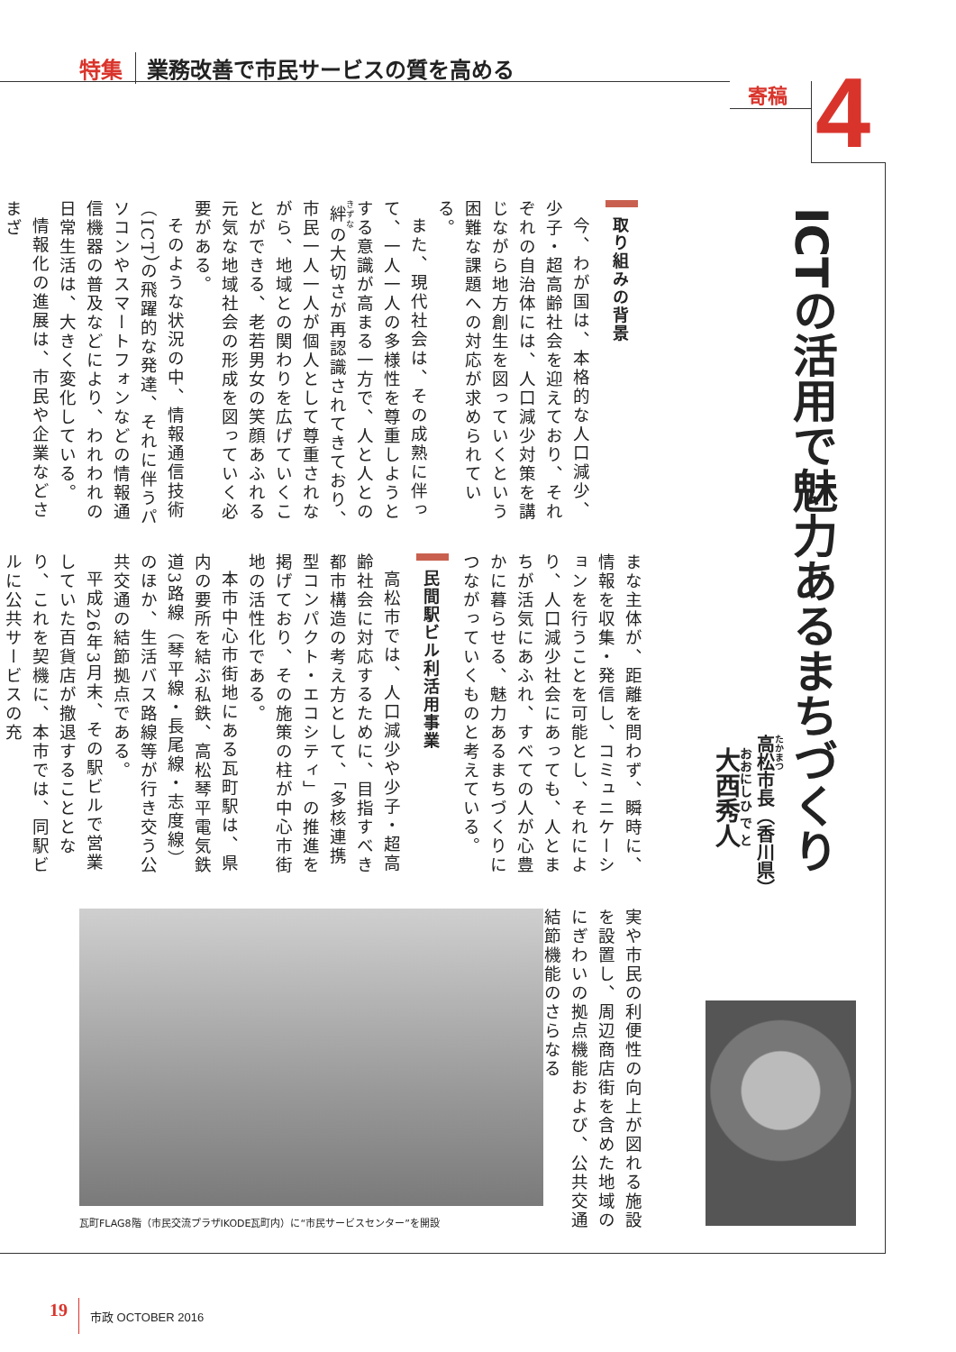特集 業務改善で市民サービスの質を高める
寄稿 4
ICTの活用で魅力あるまちづくり
高松市長（香川県）
大西秀人
取り組みの背景
今、わが国は、本格的な人口減少、少子・超高齢社会を迎えており、それぞれの自治体には、人口減少対策を講じながら地方創生を図っていくという困難な課題への対応が求められている。
また、現代社会は、その成熟に伴って、一人一人の多様性を尊重しようとする意識が高まる一方で、人と人との絆の大切さが再認識されてきており、市民一人一人が個人として尊重されながら、地域との関わりを広げていくことができる、老若男女の笑顔あふれる元気な地域社会の形成を図っていく必要がある。
そのような状況の中、情報通信技術（ICT）の飛躍的な発達、それに伴うパソコンやスマートフォンなどの情報通信機器の普及などにより、われわれの日常生活は、大きく変化している。
情報化の進展は、市民や企業などさまざ
まな主体が、距離を問わず、瞬時に、情報を収集・発信し、コミュニケーションを行うことを可能とし、それにより、人口減少社会にあっても、人とまちが活気にあふれ、すべての人が心豊かに暮らせる、魅力あるまちづくりにつながっていくものと考えている。
民間駅ビル利活用事業
高松市では、人口減少や少子・超高齢社会に対応するために、目指すべき都市構造の考え方として、「多核連携型コンパクト・エコシティ」の推進を掲げており、その施策の柱が中心市街地の活性化である。
本市中心市街地にある瓦町駅は、県内の要所を結ぶ私鉄、高松琴平電気鉄道3路線（琴平線・長尾線・志度線）のほか、生活バス路線等が行き交う公共交通の結節拠点である。
平成26年3月末、その駅ビルで営業していた百貨店が撤退することとなり、これを契機に、本市では、同駅ビルに公共サービスの充
実や市民の利便性の向上が図れる施設を設置し、周辺商店街を含めた地域のにぎわいの拠点機能および、公共交通結節機能のさらなる
瓦町FLAG8階（市民交流プラザIKODE瓦町内）に“市民サービスセンター”を開設
19 市政 OCTOBER 2016